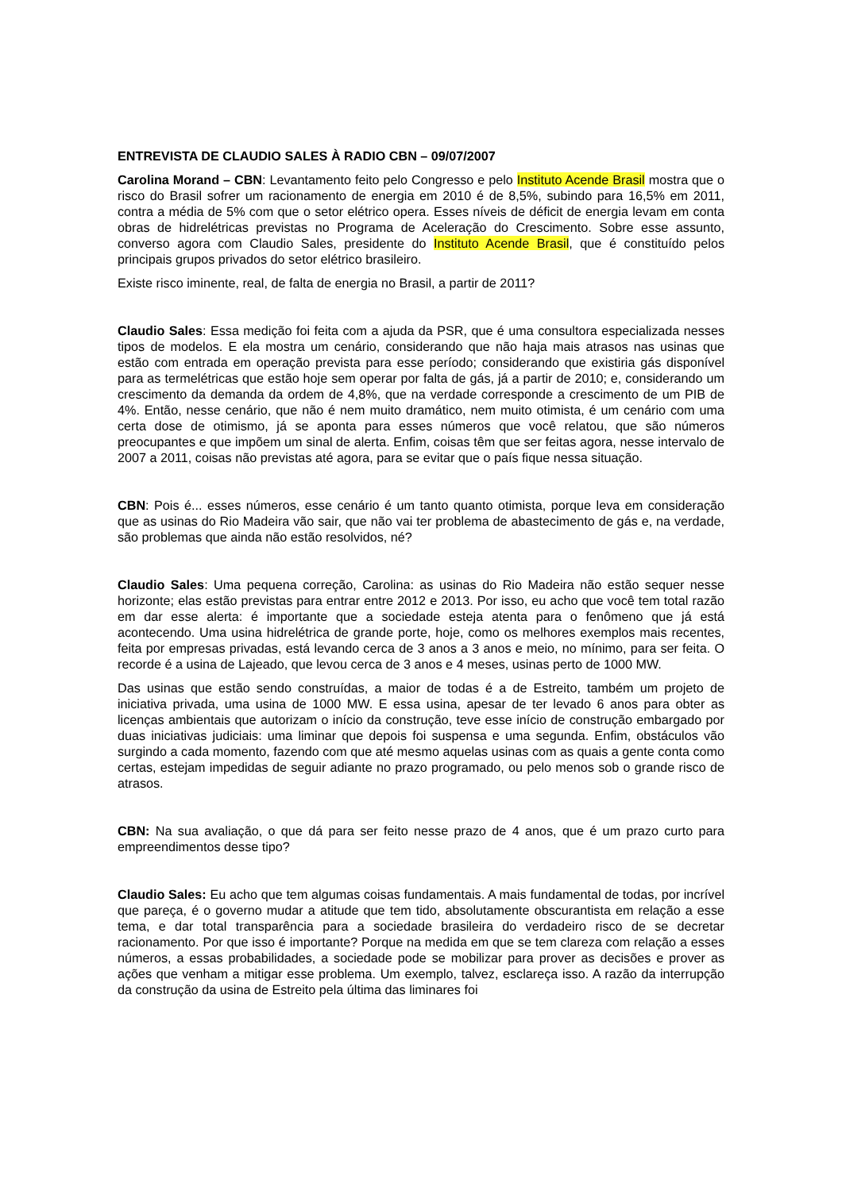ENTREVISTA DE CLAUDIO SALES À RADIO CBN – 09/07/2007
Carolina Morand – CBN: Levantamento feito pelo Congresso e pelo Instituto Acende Brasil mostra que o risco do Brasil sofrer um racionamento de energia em 2010 é de 8,5%, subindo para 16,5% em 2011, contra a média de 5% com que o setor elétrico opera. Esses níveis de déficit de energia levam em conta obras de hidrelétricas previstas no Programa de Aceleração do Crescimento. Sobre esse assunto, converso agora com Claudio Sales, presidente do Instituto Acende Brasil, que é constituído pelos principais grupos privados do setor elétrico brasileiro.
Existe risco iminente, real, de falta de energia no Brasil, a partir de 2011?
Claudio Sales: Essa medição foi feita com a ajuda da PSR, que é uma consultora especializada nesses tipos de modelos. E ela mostra um cenário, considerando que não haja mais atrasos nas usinas que estão com entrada em operação prevista para esse período; considerando que existiria gás disponível para as termelétricas que estão hoje sem operar por falta de gás, já a partir de 2010; e, considerando um crescimento da demanda da ordem de 4,8%, que na verdade corresponde a crescimento de um PIB de 4%. Então, nesse cenário, que não é nem muito dramático, nem muito otimista, é um cenário com uma certa dose de otimismo, já se aponta para esses números que você relatou, que são números preocupantes e que impõem um sinal de alerta. Enfim, coisas têm que ser feitas agora, nesse intervalo de 2007 a 2011, coisas não previstas até agora, para se evitar que o país fique nessa situação.
CBN: Pois é... esses números, esse cenário é um tanto quanto otimista, porque leva em consideração que as usinas do Rio Madeira vão sair, que não vai ter problema de abastecimento de gás e, na verdade, são problemas que ainda não estão resolvidos, né?
Claudio Sales: Uma pequena correção, Carolina: as usinas do Rio Madeira não estão sequer nesse horizonte; elas estão previstas para entrar entre 2012 e 2013. Por isso, eu acho que você tem total razão em dar esse alerta: é importante que a sociedade esteja atenta para o fenômeno que já está acontecendo. Uma usina hidrelétrica de grande porte, hoje, como os melhores exemplos mais recentes, feita por empresas privadas, está levando cerca de 3 anos a 3 anos e meio, no mínimo, para ser feita. O recorde é a usina de Lajeado, que levou cerca de 3 anos e 4 meses, usinas perto de 1000 MW.
Das usinas que estão sendo construídas, a maior de todas é a de Estreito, também um projeto de iniciativa privada, uma usina de 1000 MW. E essa usina, apesar de ter levado 6 anos para obter as licenças ambientais que autorizam o início da construção, teve esse início de construção embargado por duas iniciativas judiciais: uma liminar que depois foi suspensa e uma segunda. Enfim, obstáculos vão surgindo a cada momento, fazendo com que até mesmo aquelas usinas com as quais a gente conta como certas, estejam impedidas de seguir adiante no prazo programado, ou pelo menos sob o grande risco de atrasos.
CBN: Na sua avaliação, o que dá para ser feito nesse prazo de 4 anos, que é um prazo curto para empreendimentos desse tipo?
Claudio Sales: Eu acho que tem algumas coisas fundamentais. A mais fundamental de todas, por incrível que pareça, é o governo mudar a atitude que tem tido, absolutamente obscurantista em relação a esse tema, e dar total transparência para a sociedade brasileira do verdadeiro risco de se decretar racionamento. Por que isso é importante? Porque na medida em que se tem clareza com relação a esses números, a essas probabilidades, a sociedade pode se mobilizar para prover as decisões e prover as ações que venham a mitigar esse problema. Um exemplo, talvez, esclareça isso. A razão da interrupção da construção da usina de Estreito pela última das liminares foi